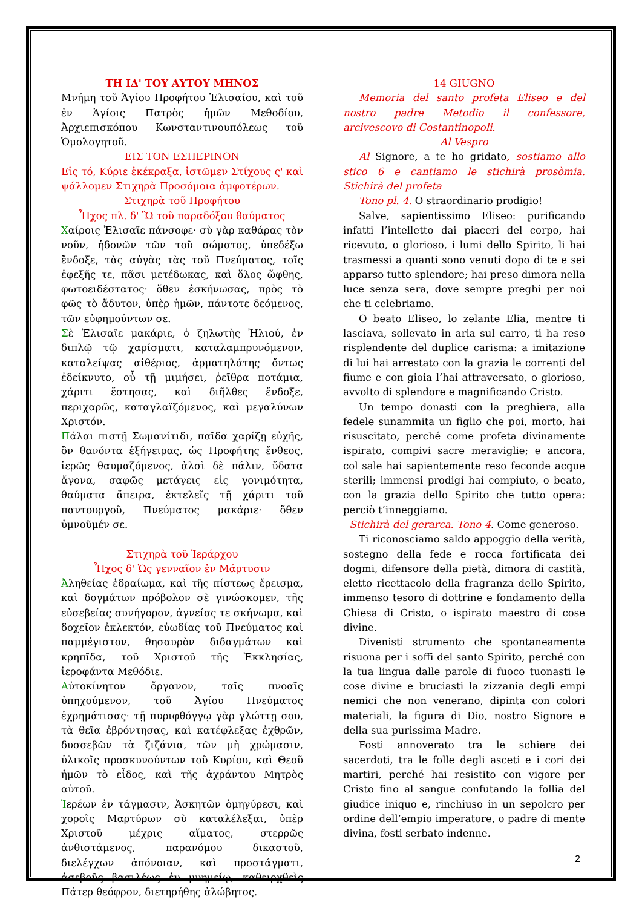ΤΗ ΙΔ' ΤΟΥ ΑΥΤΟΥ ΜΗΝΟΣ
Μνήμη τοῦ Ἁγίου Προφήτου Ἐλισαίου, καὶ τοῦ ἐν Ἁγίοις Πατρὸς ἡμῶν Μεθοδίου, Ἀρχιεπισκόπου Κωνσταντινουπόλεως τοῦ Ὁμολογητοῦ.
ΕΙΣ ΤΟΝ ΕΣΠΕΡΙΝΟΝ
Εἰς τό, Κύριε ἐκέκραξα, ἱστῶμεν Στίχους ς' καὶ ψάλλομεν Στιχηρὰ Προσόμοια ἀμφοτέρων.
Στιχηρὰ τοῦ Προφήτου
Ἦχος πλ. δ' Ὢ τοῦ παραδόξου θαύματος
Χαίροις Ἐλισαῖε πάνσοφε· σὺ γὰρ καθάρας τὸν νοῦν, ἡδονῶν τῶν τοῦ σώματος, ὑπεδέξω ἔνδοξε, τὰς αὐγὰς τὰς τοῦ Πνεύματος, τοῖς ἐφεξῆς τε, πᾶσι μετέδωκας, καὶ ὅλος ὤφθης, φωτοειδέστατος· ὅθεν ἐσκήνωσας, πρὸς τὸ φῶς τὸ ἄδυτον, ὑπὲρ ἡμῶν, πάντοτε δεόμενος, τῶν εὐφημούντων σε.
Σὲ Ἐλισαῖε μακάριε, ὁ ζηλωτὴς Ἠλιού, ἐν διπλῷ τῷ χαρίσματι, καταλαμπρυνόμενον, καταλείψας αἰθέριος, ἁρματηλάτης ὄντως ἐδείκνυτο, οὗ τῇ μιμήσει, ῥεῖθρα ποτάμια, χάριτι ἔστησας, καὶ διῆλθες ἔνδοξε, περιχαρῶς, καταγλαϊζόμενος, καὶ μεγαλύνων Χριστόν.
Πάλαι πιστῇ Σωμανίτιδι, παῖδα χαρίζῃ εὐχῆς, ὃν θανόντα ἐξήγειρας, ὡς Προφήτης ἔνθεος, ἱερῶς θαυμαζόμενος, ἁλσὶ δὲ πάλιν, ὕδατα ἄγονα, σαφῶς μετάγεις εἰς γονιμότητα, θαύματα ἄπειρα, ἐκτελεῖς τῇ χάριτι τοῦ παντουργοῦ, Πνεύματος μακάριε· ὅθεν ὑμνοῦμέν σε.
Στιχηρὰ τοῦ Ἱεράρχου
Ἦχος δ' Ὡς γενναῖον ἐν Μάρτυσιν
Ἀληθείας ἑδραίωμα, καὶ τῆς πίστεως ἔρεισμα, καὶ δογμάτων πρόβολον σὲ γινώσκομεν, τῆς εὐσεβείας συνήγορον, ἁγνείας τε σκήνωμα, καὶ δοχεῖον ἐκλεκτόν, εὐωδίας τοῦ Πνεύματος καὶ παμμέγιστον, θησαυρὸν διδαγμάτων καὶ κρηπῖδα, τοῦ Χριστοῦ τῆς Ἐκκλησίας, ἱεροφάντα Μεθόδιε.
Αὐτοκίνητον ὄργανον, ταῖς πνοαῖς ὑπηχούμενον, τοῦ Ἁγίου Πνεύματος ἐχρημάτισας· τῇ πυριφθόγγῳ γὰρ γλώττῃ σου, τὰ θεῖα ἐβρόντησας, καὶ κατέφλεξας ἐχθρῶν, δυσσεβῶν τὰ ζιζάνια, τῶν μὴ χρώμασιν, ὑλικοῖς προσκυνούντων τοῦ Κυρίου, καὶ Θεοῦ ἡμῶν τὸ εἶδος, καὶ τῆς ἀχράντου Μητρὸς αὐτοῦ.
Ἱερέων ἐν τάγμασιν, Ἀσκητῶν ὁμηγύρεσι, καὶ χοροῖς Μαρτύρων σὺ καταλέλεξαι, ὑπὲρ Χριστοῦ μέχρις αἵματος, στερρῶς ἀνθιστάμενος, παρανόμου δικαστοῦ, διελέγχων ἀπόνοιαν, καὶ προστάγματι, ἀσεβοῦς βασιλέως ἐν μνημείῳ, καθειρχθεὶς Πάτερ θεόφρον, διετηρήθης ἀλώβητος.
14 GIUGNO
Memoria del santo profeta Eliseo e del nostro padre Metodio il confessore, arcivescovo di Costantinopoli.
Al Vespro
Al Signore, a te ho gridato, sostiamo allo stico 6 e cantiamo le stichirà prosòmia. Stichirà del profeta
Tono pl. 4. O straordinario prodigio!
Salve, sapientissimo Eliseo: purificando infatti l’intelletto dai piaceri del corpo, hai ricevuto, o glorioso, i lumi dello Spirito, li hai trasmessi a quanti sono venuti dopo di te e sei apparso tutto splendore; hai preso dimora nella luce senza sera, dove sempre preghi per noi che ti celebriamo.
O beato Eliseo, lo zelante Elia, mentre ti lasciava, sollevato in aria sul carro, ti ha reso risplendente del duplice carisma: a imitazione di lui hai arrestato con la grazia le correnti del fiume e con gioia l’hai attraversato, o glorioso, avvolto di splendore e magnificando Cristo.
Un tempo donasti con la preghiera, alla fedele sunammita un figlio che poi, morto, hai risuscitato, perché come profeta divinamente ispirato, compivi sacre meraviglie; e ancora, col sale hai sapientemente reso feconde acque sterili; immensi prodigi hai compiuto, o beato, con la grazia dello Spirito che tutto opera: perciò t’inneggiamo.
Stichirà del gerarca. Tono 4. Come generoso.
Ti riconosciamo saldo appoggio della verità, sostegno della fede e rocca fortificata dei dogmi, difensore della pietà, dimora di castità, eletto ricettacolo della fragranza dello Spirito, immenso tesoro di dottrine e fondamento della Chiesa di Cristo, o ispirato maestro di cose divine.
Divenisti strumento che spontaneamente risuona per i soffi del santo Spirito, perché con la tua lingua dalle parole di fuoco tuonasti le cose divine e bruciasti la zizzania degli empi nemici che non venerano, dipinta con colori materiali, la figura di Dio, nostro Signore e della sua purissima Madre.
Fosti annoverato tra le schiere dei sacerdoti, tra le folle degli asceti e i cori dei martiri, perché hai resistito con vigore per Cristo fino al sangue confutando la follia del giudice iniquo e, rinchiuso in un sepolcro per ordine dell’empio imperatore, o padre di mente divina, fosti serbato indenne.
2